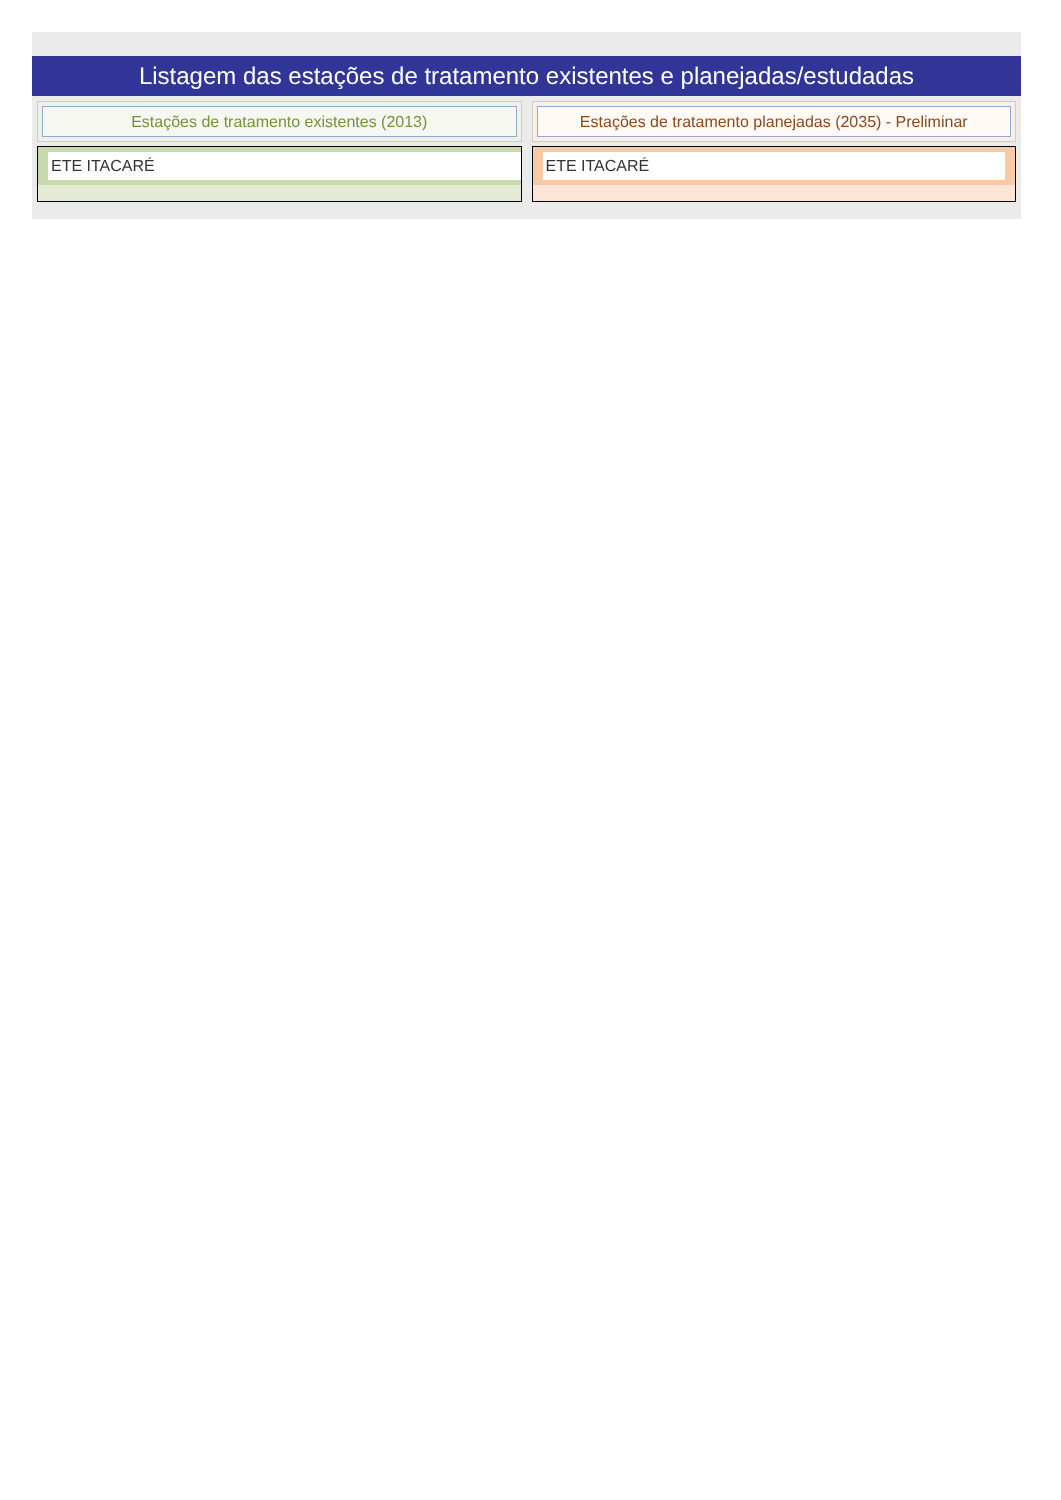Listagem das estações de tratamento existentes e planejadas/estudadas
Estações de tratamento existentes (2013)
ETE ITACARÉ
Estações de tratamento planejadas (2035) - Preliminar
ETE ITACARÉ